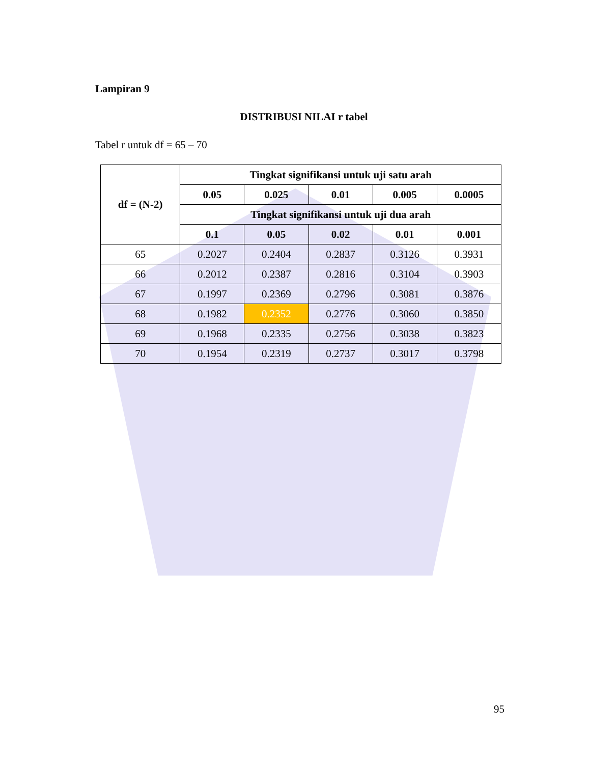Lampiran 9
DISTRIBUSI NILAI r tabel
Tabel r untuk df = 65 – 70
| df = (N-2) | Tingkat signifikansi untuk uji satu arah | | | | |
| --- | --- | --- | --- | --- | --- |
| | 0.05 | 0.025 | 0.01 | 0.005 | 0.0005 |
| | Tingkat signifikansi untuk uji dua arah | | | | |
| | 0.1 | 0.05 | 0.02 | 0.01 | 0.001 |
| 65 | 0.2027 | 0.2404 | 0.2837 | 0.3126 | 0.3931 |
| 66 | 0.2012 | 0.2387 | 0.2816 | 0.3104 | 0.3903 |
| 67 | 0.1997 | 0.2369 | 0.2796 | 0.3081 | 0.3876 |
| 68 | 0.1982 | 0.2352 | 0.2776 | 0.3060 | 0.3850 |
| 69 | 0.1968 | 0.2335 | 0.2756 | 0.3038 | 0.3823 |
| 70 | 0.1954 | 0.2319 | 0.2737 | 0.3017 | 0.3798 |
95